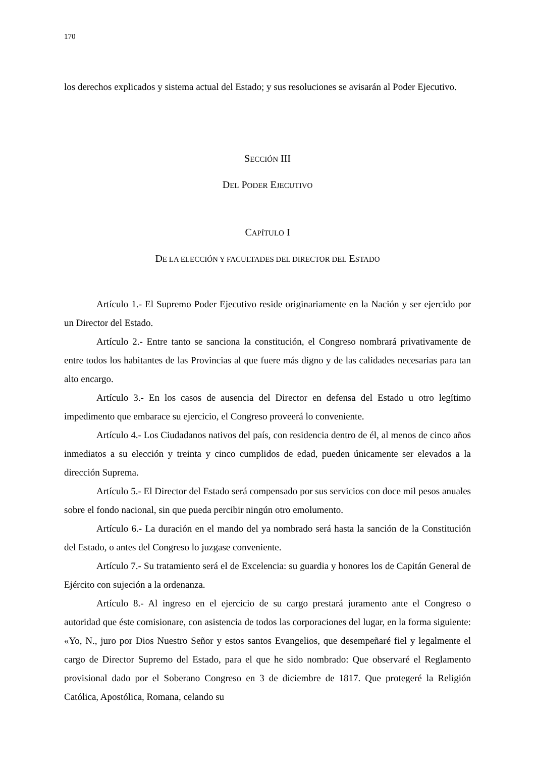170
los derechos explicados y sistema actual del Estado; y sus resoluciones se avisarán al Poder Ejecutivo.
SECCIÓN III
DEL PODER EJECUTIVO
CAPÍTULO I
DE LA ELECCIÓN Y FACULTADES DEL DIRECTOR DEL ESTADO
Artículo 1.- El Supremo Poder Ejecutivo reside originariamente en la Nación y ser ejercido por un Director del Estado.
Artículo 2.- Entre tanto se sanciona la constitución, el Congreso nombrará privativamente de entre todos los habitantes de las Provincias al que fuere más digno y de las calidades necesarias para tan alto encargo.
Artículo 3.- En los casos de ausencia del Director en defensa del Estado u otro legítimo impedimento que embarace su ejercicio, el Congreso proveerá lo conveniente.
Artículo 4.- Los Ciudadanos nativos del país, con residencia dentro de él, al menos de cinco años inmediatos a su elección y treinta y cinco cumplidos de edad, pueden únicamente ser elevados a la dirección Suprema.
Artículo 5.- El Director del Estado será compensado por sus servicios con doce mil pesos anuales sobre el fondo nacional, sin que pueda percibir ningún otro emolumento.
Artículo 6.- La duración en el mando del ya nombrado será hasta la sanción de la Constitución del Estado, o antes del Congreso lo juzgase conveniente.
Artículo 7.- Su tratamiento será el de Excelencia: su guardia y honores los de Capitán General de Ejército con sujeción a la ordenanza.
Artículo 8.- Al ingreso en el ejercicio de su cargo prestará juramento ante el Congreso o autoridad que éste comisionare, con asistencia de todos las corporaciones del lugar, en la forma siguiente: «Yo, N., juro por Dios Nuestro Señor y estos santos Evangelios, que desempeñaré fiel y legalmente el cargo de Director Supremo del Estado, para el que he sido nombrado: Que observaré el Reglamento provisional dado por el Soberano Congreso en 3 de diciembre de 1817. Que protegeré la Religión Católica, Apostólica, Romana, celando su